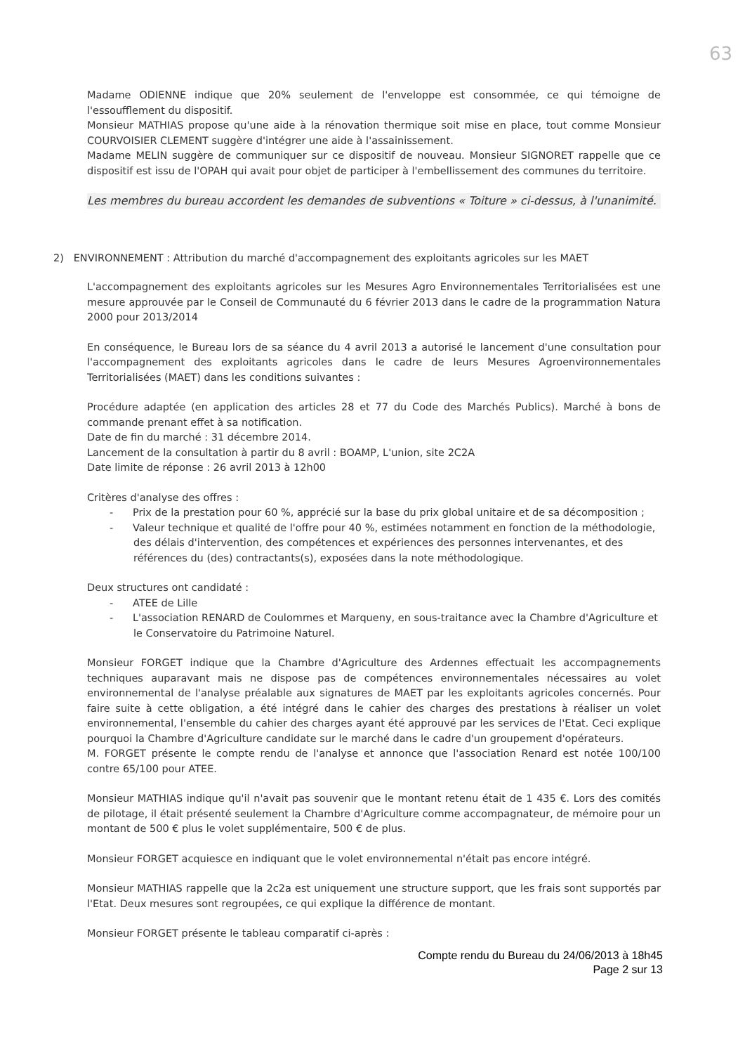63
Madame ODIENNE indique que 20% seulement de l'enveloppe est consommée, ce qui témoigne de l'essoufflement du dispositif.
Monsieur MATHIAS propose qu'une aide à la rénovation thermique soit mise en place, tout comme Monsieur COURVOISIER CLEMENT suggère d'intégrer une aide à l'assainissement.
Madame MELIN suggère de communiquer sur ce dispositif de nouveau. Monsieur SIGNORET rappelle que ce dispositif est issu de l'OPAH qui avait pour objet de participer à l'embellissement des communes du territoire.
Les membres du bureau accordent les demandes de subventions « Toiture » ci-dessus, à l'unanimité.
2) ENVIRONNEMENT : Attribution du marché d'accompagnement des exploitants agricoles sur les MAET
L'accompagnement des exploitants agricoles sur les Mesures Agro Environnementales Territorialisées est une mesure approuvée par le Conseil de Communauté du 6 février 2013 dans le cadre de la programmation Natura 2000 pour 2013/2014
En conséquence, le Bureau lors de sa séance du 4 avril 2013 a autorisé le lancement d'une consultation pour l'accompagnement des exploitants agricoles dans le cadre de leurs Mesures Agroenvironnementales Territorialisées (MAET) dans les conditions suivantes :
Procédure adaptée (en application des articles 28 et 77 du Code des Marchés Publics). Marché à bons de commande prenant effet à sa notification.
Date de fin du marché : 31 décembre 2014.
Lancement de la consultation à partir du 8 avril : BOAMP, L'union, site 2C2A
Date limite de réponse : 26 avril 2013 à 12h00
Critères d'analyse des offres :
- Prix de la prestation pour 60 %, apprécié sur la base du prix global unitaire et de sa décomposition ;
- Valeur technique et qualité de l'offre pour 40 %, estimées notamment en fonction de la méthodologie, des délais d'intervention, des compétences et expériences des personnes intervenantes, et des références du (des) contractants(s), exposées dans la note méthodologique.
Deux structures ont candidaté :
- ATEE de Lille
- L'association RENARD de Coulommes et Marqueny, en sous-traitance avec la Chambre d'Agriculture et le Conservatoire du Patrimoine Naturel.
Monsieur FORGET indique que la Chambre d'Agriculture des Ardennes effectuait les accompagnements techniques auparavant mais ne dispose pas de compétences environnementales nécessaires au volet environnemental de l'analyse préalable aux signatures de MAET par les exploitants agricoles concernés. Pour faire suite à cette obligation, a été intégré dans le cahier des charges des prestations à réaliser un volet environnemental, l'ensemble du cahier des charges ayant été approuvé par les services de l'Etat. Ceci explique pourquoi la Chambre d'Agriculture candidate sur le marché dans le cadre d'un groupement d'opérateurs.
M. FORGET présente le compte rendu de l'analyse et annonce que l'association Renard est notée 100/100 contre 65/100 pour ATEE.
Monsieur MATHIAS indique qu'il n'avait pas souvenir que le montant retenu était de 1 435 €. Lors des comités de pilotage, il était présenté seulement la Chambre d'Agriculture comme accompagnateur, de mémoire pour un montant de 500 € plus le volet supplémentaire, 500 € de plus.
Monsieur FORGET acquiesce en indiquant que le volet environnemental n'était pas encore intégré.
Monsieur MATHIAS rappelle que la 2c2a est uniquement une structure support, que les frais sont supportés par l'Etat. Deux mesures sont regroupées, ce qui explique la différence de montant.
Monsieur FORGET présente le tableau comparatif ci-après :
Compte rendu du Bureau du 24/06/2013 à 18h45
Page 2 sur 13